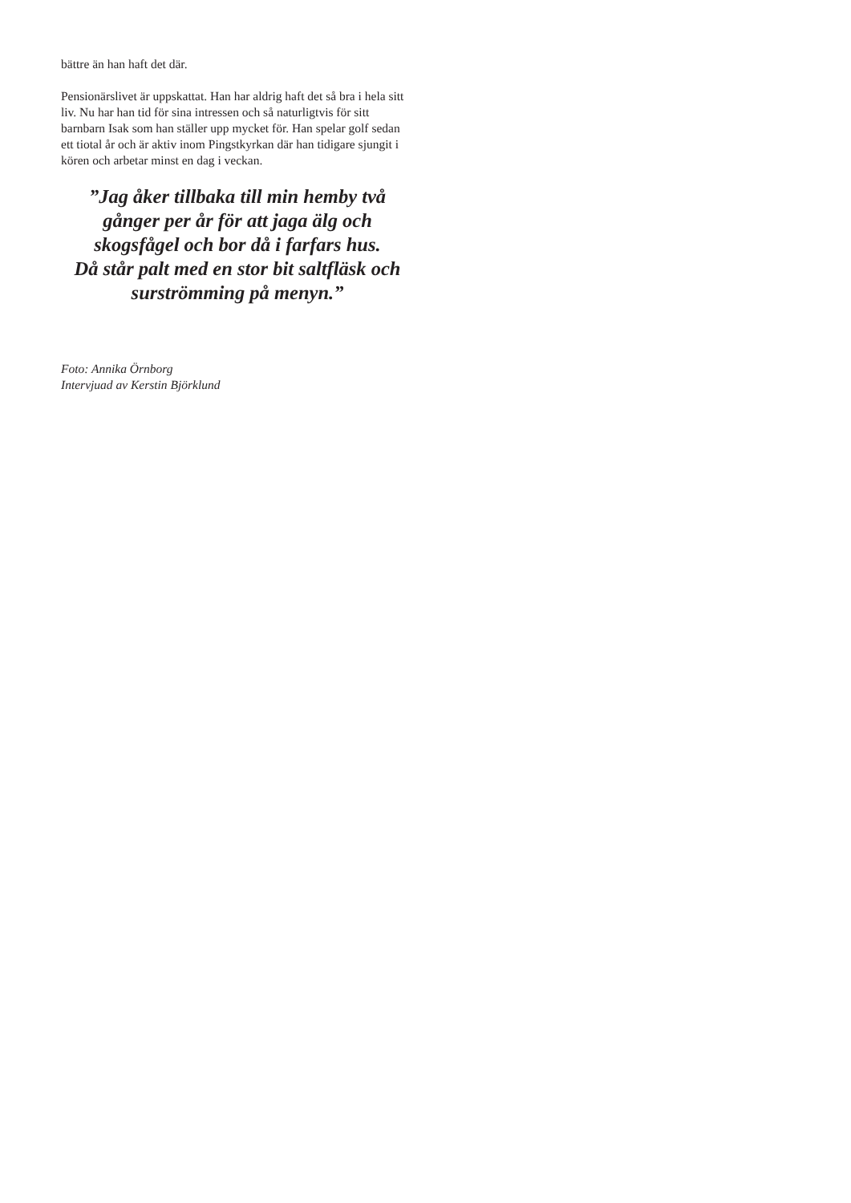bättre än han haft det där.
Pensionärslivet är uppskattat. Han har aldrig haft det så bra i hela sitt liv. Nu har han tid för sina intressen och så naturligtvis för sitt barnbarn Isak som han ställer upp mycket för. Han spelar golf sedan ett tiotal år och är aktiv inom Pingstkyrkan där han tidigare sjungit i kören och arbetar minst en dag i veckan.
”Jag åker tillbaka till min hemby två
gånger per år för att jaga älg och
skogsfågel och bor då i farfars hus.
Då står palt med en stor bit saltfläsk och
surströmming på menyn.”
Foto: Annika Örnborg
Intervjuad av Kerstin Björklund